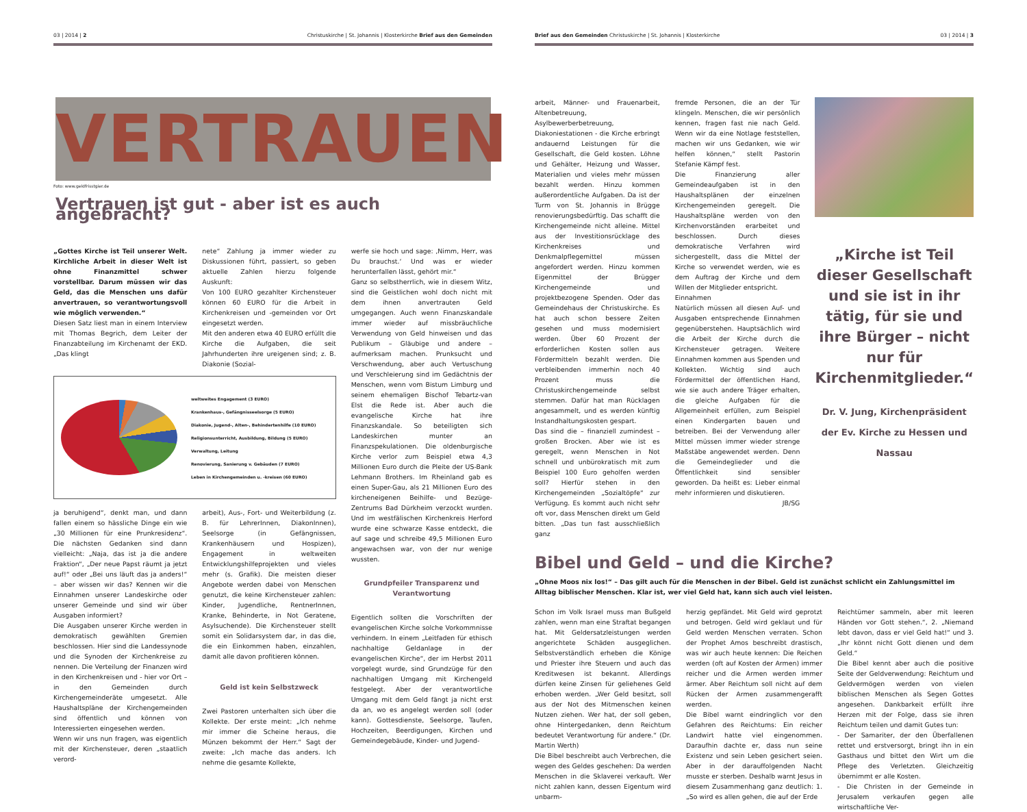03 | 2014 | 2 Christuskirche | St. Johannis | Klosterkirche Brief aus den Gemeinden
VERTRAUEN
Foto: www.geldfrisstgier.de
Vertrauen ist gut - aber ist es auch angebracht?
„Gottes Kirche ist Teil unserer Welt. Kirchliche Arbeit in dieser Welt ist ohne Finanzmittel schwer vorstellbar. Darum müssen wir das Geld, das die Menschen uns dafür anvertrauen, so verantwortungsvoll wie möglich verwenden.“
Diesen Satz liest man in einem Interview mit Thomas Begrich, dem Leiter der Finanzabteilung im Kirchenamt der EKD. „Das klingt
nete“ Zahlung ja immer wieder zu Diskussionen führt, passiert, so geben aktuelle Zahlen hierzu folgende Auskunft:
Von 100 EURO gezahlter Kirchensteuer können 60 EURO für die Arbeit in Kirchenkreisen und -gemeinden vor Ort eingesetzt werden.
Mit den anderen etwa 40 EURO erfüllt die Kirche die Aufgaben, die seit Jahrhunderten ihre ureigenen sind; z. B. Diakonie (Sozial-
weltweites Engagement (3 EURO)
Krankenhaus-, Gefängnisseelsorge (5 EURO)
Diakonie, Jugend-, Alten-, Behindertenhilfe (10 EURO)
Religionsunterricht, Ausbildung, Bildung (5 EURO)
Verwaltung, Leitung
Renovierung, Sanierung v. Gebäuden (7 EURO)
Leben in Kirchengemeinden u. -kreisen (60 EURO)
ja beruhigend“, denkt man, und dann fallen einem so hässliche Dinge ein wie „30 Millionen für eine Prunkresidenz“. Die nächsten Gedanken sind dann vielleicht: „Naja, das ist ja die andere Fraktion“, „Der neue Papst räumt ja jetzt auf!“ oder „Bei uns läuft das ja anders!“ – aber wissen wir das? Kennen wir die Einnahmen unserer Landeskirche oder unserer Gemeinde und sind wir über Ausgaben informiert?
Die Ausgaben unserer Kirche werden in demokratisch gewählten Gremien beschlossen. Hier sind die Landessynode und die Synoden der Kirchenkreise zu nennen. Die Verteilung der Finanzen wird in den Kirchenkreisen und - hier vor Ort – in den Gemeinden durch Kirchengemeinderäte umgesetzt. Alle Haushaltspläne der Kirchengemeinden sind öffentlich und können von Interessierten eingesehen werden.
Wenn wir uns nun fragen, was eigentlich mit der Kirchensteuer, deren „staatlich verord-
arbeit), Aus-, Fort- und Weiterbildung (z. B. für LehrerInnen, DiakonInnen), Seelsorge (in Gefängnissen, Krankenhäusern und Hospizen), Engagement in weltweiten Entwicklungshilfeprojekten und vieles mehr (s. Grafik). Die meisten dieser Angebote werden dabei von Menschen genutzt, die keine Kirchensteuer zahlen: Kinder, Jugendliche, RentnerInnen, Kranke, Behinderte, in Not Geratene, Asylsuchende). Die Kirchensteuer stellt somit ein Solidarsystem dar, in das die, die ein Einkommen haben, einzahlen, damit alle davon profitieren können.
Geld ist kein Selbstzweck
Zwei Pastoren unterhalten sich über die Kollekte. Der erste meint: „Ich nehme mir immer die Scheine heraus, die Münzen bekommt der Herr.“ Sagt der zweite: „Ich mache das anders. Ich nehme die gesamte Kollekte,
werfe sie hoch und sage: ‚Nimm, Herr, was Du brauchst.‘ Und was er wieder herunterfallen lässt, gehört mir.“
Ganz so selbstherrlich, wie in diesem Witz, sind die Geistlichen wohl doch nicht mit dem ihnen anvertrauten Geld umgegangen. Auch wenn Finanzskandale immer wieder auf missbräuchliche Verwendung von Geld hinweisen und das Publikum – Gläubige und andere – aufmerksam machen. Prunksucht und Verschwendung, aber auch Vertuschung und Verschleierung sind im Gedächtnis der Menschen, wenn vom Bistum Limburg und seinem ehemaligen Bischof Tebartz-van Elst die Rede ist. Aber auch die evangelische Kirche hat ihre Finanzskandale. So beteiligten sich Landeskirchen munter an Finanzspekulationen. Die oldenburgische Kirche verlor zum Beispiel etwa 4,3 Millionen Euro durch die Pleite der US-Bank Lehmann Brothers. Im Rheinland gab es einen Super-Gau, als 21 Millionen Euro des kircheneigenen Beihilfe- und Bezüge-Zentrums Bad Dürkheim verzockt wurden. Und im westfälischen Kirchenkreis Herford wurde eine schwarze Kasse entdeckt, die auf sage und schreibe 49,5 Millionen Euro angewachsen war, von der nur wenige wussten.
Grundpfeiler Transparenz und Verantwortung
Eigentlich sollten die Vorschriften der evangelischen Kirche solche Vorkommnisse verhindern. In einem „Leitfaden für ethisch nachhaltige Geldanlage in der evangelischen Kirche“, der im Herbst 2011 vorgelegt wurde, sind Grundzüge für den nachhaltigen Umgang mit Kirchengeld festgelegt. Aber der verantwortliche Umgang mit dem Geld fängt ja nicht erst da an, wo es angelegt werden soll (oder kann). Gottesdienste, Seelsorge, Taufen, Hochzeiten, Beerdigungen, Kirchen und Gemeindegebäude, Kinder- und Jugend-
Brief aus den Gemeinden Christuskirche | St. Johannis | Klosterkirche 03 | 2014 | 3
arbeit, Männer- und Frauenarbeit, Altenbetreuung, Asylbewerberbetreuung, Diakoniestationen - die Kirche erbringt andauernd Leistungen für die Gesellschaft, die Geld kosten. Löhne und Gehälter, Heizung und Wasser, Materialien und vieles mehr müssen bezahlt werden. Hinzu kommen außerordentliche Aufgaben. Da ist der Turm von St. Johannis in Brügge renovierungsbedürftig. Das schafft die Kirchengemeinde nicht alleine. Mittel aus der Investitionsrücklage des Kirchenkreises und Denkmalpflegemittel müssen angefordert werden. Hinzu kommen Eigenmittel der Brügger Kirchengemeinde und projektbezogene Spenden. Oder das Gemeindehaus der Christuskirche. Es hat auch schon bessere Zeiten gesehen und muss modernisiert werden. Über 60 Prozent der erforderlichen Kosten sollen aus Fördermitteln bezahlt werden. Die verbleibenden immerhin noch 40 Prozent muss die Christuskirchengemeinde selbst stemmen. Dafür hat man Rücklagen angesammelt, und es werden künftig Instandhaltungskosten gespart.
Das sind die – finanziell zumindest – großen Brocken. Aber wie ist es geregelt, wenn Menschen in Not schnell und unbürokratisch mit zum Beispiel 100 Euro geholfen werden soll? Hierfür stehen in den Kirchengemeinden „Sozialtöpfe“ zur Verfügung. Es kommt auch nicht sehr oft vor, dass Menschen direkt um Geld bitten. „Das tun fast ausschließlich ganz
fremde Personen, die an der Tür klingeln. Menschen, die wir persönlich kennen, fragen fast nie nach Geld. Wenn wir da eine Notlage feststellen, machen wir uns Gedanken, wie wir helfen können,“ stellt Pastorin Stefanie Kämpf fest.
Die Finanzierung aller Gemeindeaufgaben ist in den Haushaltsplänen der einzelnen Kirchengemeinden geregelt. Die Haushaltspläne werden von den Kirchenvorständen erarbeitet und beschlossen. Durch dieses demokratische Verfahren wird sichergestellt, dass die Mittel der Kirche so verwendet werden, wie es dem Auftrag der Kirche und dem Willen der Mitglieder entspricht.
Einnahmen
Natürlich müssen all diesen Auf- und Ausgaben entsprechende Einnahmen gegenüberstehen. Hauptsächlich wird die Arbeit der Kirche durch die Kirchensteuer getragen. Weitere Einnahmen kommen aus Spenden und Kollekten. Wichtig sind auch Fördermittel der öffentlichen Hand, wie sie auch andere Träger erhalten, die gleiche Aufgaben für die Allgemeinheit erfüllen, zum Beispiel einen Kindergarten bauen und betreiben. Bei der Verwendung aller Mittel müssen immer wieder strenge Maßstäbe angewendet werden. Denn die Gemeindeglieder und die Öffentlichkeit sind sensibler geworden. Da heißt es: Lieber einmal mehr informieren und diskutieren. JB/SG
„Kirche ist Teil dieser Gesellschaft und sie ist in ihr tätig, für sie und ihre Bürger – nicht nur für Kirchenmitglieder.“
Dr. V. Jung, Kirchenpräsident der Ev. Kirche zu Hessen und Nassau
Bibel und Geld – und die Kirche?
„Ohne Moos nix los!“ – Das gilt auch für die Menschen in der Bibel. Geld ist zunächst schlicht ein Zahlungsmittel im Alltag biblischer Menschen. Klar ist, wer viel Geld hat, kann sich auch viel leisten.
Schon im Volk Israel muss man Bußgeld zahlen, wenn man eine Straftat begangen hat. Mit Geldersatzleistungen werden angerichtete Schäden ausgeglichen. Selbstverständlich erheben die Könige und Priester ihre Steuern und auch das Kreditwesen ist bekannt. Allerdings dürfen keine Zinsen für geliehenes Geld erhoben werden. „Wer Geld besitzt, soll aus der Not des Mitmenschen keinen Nutzen ziehen. Wer hat, der soll geben, ohne Hintergedanken, denn Reichtum bedeutet Verantwortung für andere.“ (Dr. Martin Werth)
Die Bibel beschreibt auch Verbrechen, die wegen des Geldes geschehen: Da werden Menschen in die Sklaverei verkauft. Wer nicht zahlen kann, dessen Eigentum wird unbarm-
herzig gepfändet. Mit Geld wird geprotzt und betrogen. Geld wird geklaut und für Geld werden Menschen verraten. Schon der Prophet Amos beschreibt drastisch, was wir auch heute kennen: Die Reichen werden (oft auf Kosten der Armen) immer reicher und die Armen werden immer ärmer. Aber Reichtum soll nicht auf dem Rücken der Armen zusammengerafft werden.
Die Bibel warnt eindringlich vor den Gefahren des Reichtums: Ein reicher Landwirt hatte viel eingenommen. Daraufhin dachte er, dass nun seine Existenz und sein Leben gesichert seien. Aber in der darauffolgenden Nacht musste er sterben. Deshalb warnt Jesus in diesem Zusammenhang ganz deutlich: 1. „So wird es allen gehen, die auf der Erde
Reichtümer sammeln, aber mit leeren Händen vor Gott stehen.“, 2. „Niemand lebt davon, dass er viel Geld hat!“ und 3. „Ihr könnt nicht Gott dienen und dem Geld.“
Die Bibel kennt aber auch die positive Seite der Geldverwendung: Reichtum und Geldvermögen werden von vielen biblischen Menschen als Segen Gottes angesehen. Dankbarkeit erfüllt ihre Herzen mit der Folge, dass sie ihren Reichtum teilen und damit Gutes tun:
- Der Samariter, der den Überfallenen rettet und erstversorgt, bringt ihn in ein Gasthaus und bittet den Wirt um die Pflege des Verletzten. Gleichzeitig übernimmt er alle Kosten.
- Die Christen in der Gemeinde in Jerusalem verkaufen gegen alle wirtschaftliche Ver-